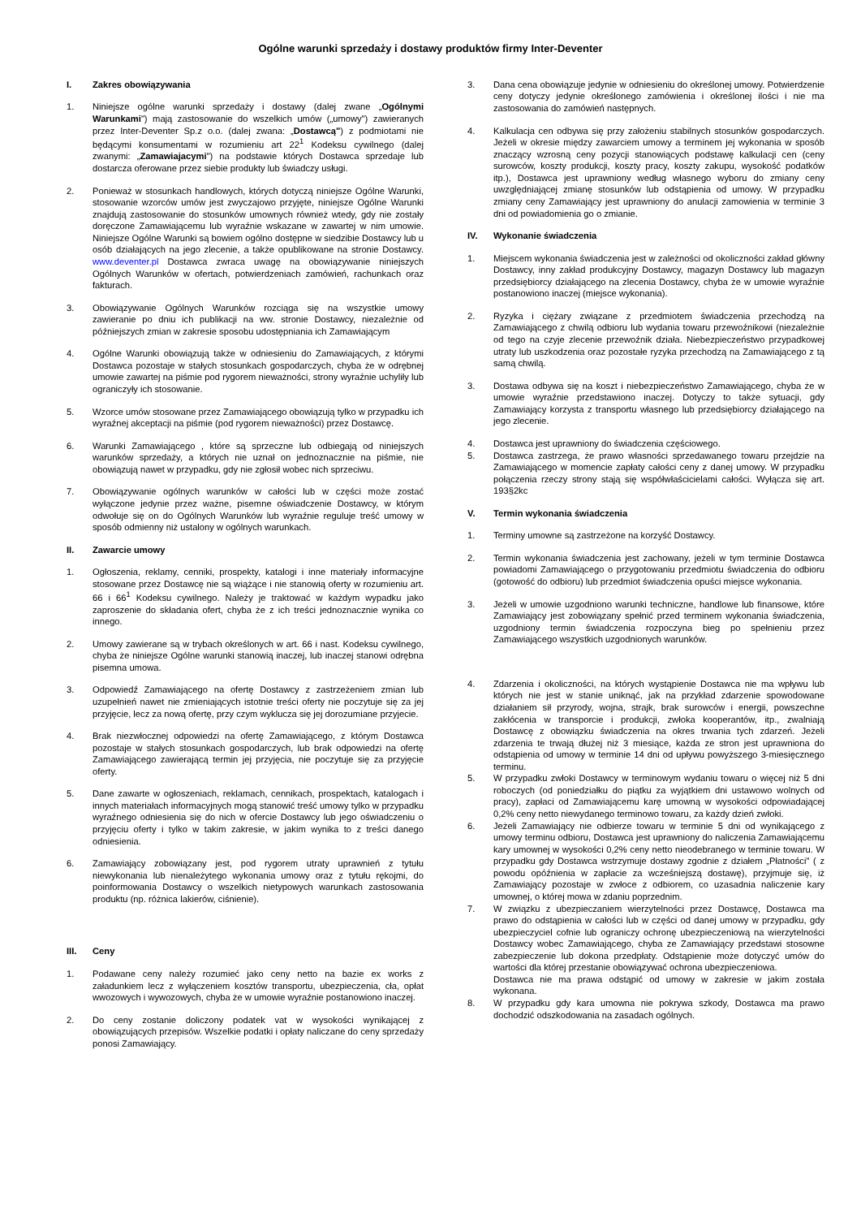Ogólne warunki sprzedaży i dostawy produktów firmy Inter-Deventer
I. Zakres obowiązywania
1. Niniejsze ogólne warunki sprzedaży i dostawy (dalej zwane „Ogólnymi Warunkami") mają zastosowanie do wszelkich umów („umowy") zawieranych przez Inter-Deventer Sp.z o.o. (dalej zwana: „Dostawcą") z podmiotami nie będącymi konsumentami w rozumieniu art 22<sup>1</sup> Kodeksu cywilnego (dalej zwanymi: „Zamawiajacymi") na podstawie których Dostawca sprzedaje lub dostarcza oferowane przez siebie produkty lub świadczy usługi.
2. Ponieważ w stosunkach handlowych, których dotyczą niniejsze Ogólne Warunki, stosowanie wzorców umów jest zwyczajowo przyjęte, niniejsze Ogólne Warunki znajdują zastosowanie do stosunków umownych również wtedy, gdy nie zostały doręczone Zamawiającemu lub wyraźnie wskazane w zawartej w nim umowie. Niniejsze Ogólne Warunki są bowiem ogólno dostępne w siedzibie Dostawcy lub u osób działających na jego zlecenie, a także opublikowane na stronie Dostawcy. www.deventer.pl Dostawca zwraca uwagę na obowiązywanie niniejszych Ogólnych Warunków w ofertach, potwierdzeniach zamówień, rachunkach oraz fakturach.
3. Obowiązywanie Ogólnych Warunków rozciąga się na wszystkie umowy zawieranie po dniu ich publikacji na ww. stronie Dostawcy, niezależnie od późniejszych zmian w zakresie sposobu udostępniania ich Zamawiającym
4. Ogólne Warunki obowiązują także w odniesieniu do Zamawiających, z którymi Dostawca pozostaje w stałych stosunkach gospodarczych, chyba że w odrębnej umowie zawartej na piśmie pod rygorem nieważności, strony wyraźnie uchyliły lub ograniczyły ich stosowanie.
5. Wzorce umów stosowane przez Zamawiającego obowiązują tylko w przypadku ich wyraźnej akceptacji na piśmie (pod rygorem nieważności) przez Dostawcę.
6. Warunki Zamawiającego , które są sprzeczne lub odbiegają od niniejszych warunków sprzedaży, a których nie uznał on jednoznacznie na piśmie, nie obowiązują nawet w przypadku, gdy nie zgłosił wobec nich sprzeciwu.
7. Obowiązywanie ogólnych warunków w całości lub w części może zostać wyłączone jedynie przez ważne, pisemne oświadczenie Dostawcy, w którym odwołuje się on do Ogólnych Warunków lub wyraźnie reguluje treść umowy w sposób odmienny niż ustalony w ogólnych warunkach.
II. Zawarcie umowy
1. Ogłoszenia, reklamy, cenniki, prospekty, katalogi i inne materiały informacyjne stosowane przez Dostawcę nie są wiążące i nie stanowią oferty w rozumieniu art. 66 i 66<sup>1</sup> Kodeksu cywilnego. Należy je traktować w każdym wypadku jako zaproszenie do składania ofert, chyba że z ich treści jednoznacznie wynika co innego.
2. Umowy zawierane są w trybach określonych w art. 66 i nast. Kodeksu cywilnego, chyba że niniejsze Ogólne warunki stanowią inaczej, lub inaczej stanowi odrębna pisemna umowa.
3. Odpowiedź Zamawiającego na ofertę Dostawcy z zastrzeżeniem zmian lub uzupełnień nawet nie zmieniających istotnie treści oferty nie poczytuje się za jej przyjęcie, lecz za nową ofertę, przy czym wyklucza się jej dorozumiane przyjecie.
4. Brak niezwłocznej odpowiedzi na ofertę Zamawiającego, z którym Dostawca pozostaje w stałych stosunkach gospodarczych, lub brak odpowiedzi na ofertę Zamawiającego zawierającą termin jej przyjęcia, nie poczytuje się za przyjęcie oferty.
5. Dane zawarte w ogłoszeniach, reklamach, cennikach, prospektach, katalogach i innych materiałach informacyjnych mogą stanowić treść umowy tylko w przypadku wyraźnego odniesienia się do nich w ofercie Dostawcy lub jego oświadczeniu o przyjęciu oferty i tylko w takim zakresie, w jakim wynika to z treści danego odniesienia.
6. Zamawiający zobowiązany jest, pod rygorem utraty uprawnień z tytułu niewykonania lub nienależytego wykonania umowy oraz z tytułu rękojmi, do poinformowania Dostawcy o wszelkich nietypowych warunkach zastosowania produktu (np. różnica lakierów, ciśnienie).
III. Ceny
1. Podawane ceny należy rozumieć jako ceny netto na bazie ex works z załadunkiem lecz z wyłączeniem kosztów transportu, ubezpieczenia, cła, opłat wwozowych i wywozowych, chyba że w umowie wyraźnie postanowiono inaczej.
2. Do ceny zostanie doliczony podatek vat w wysokości wynikającej z obowiązujących przepisów. Wszelkie podatki i opłaty naliczane do ceny sprzedaży ponosi Zamawiający.
3. Dana cena obowiązuje jedynie w odniesieniu do określonej umowy. Potwierdzenie ceny dotyczy jedynie określonego zamówienia i określonej ilości i nie ma zastosowania do zamówień następnych.
4. Kalkulacja cen odbywa się przy założeniu stabilnych stosunków gospodarczych. Jeżeli w okresie między zawarciem umowy a terminem jej wykonania w sposób znaczący wzrosną ceny pozycji stanowiących podstawę kalkulacji cen (ceny surowców, koszty produkcji, koszty pracy, koszty zakupu, wysokość podatków itp.), Dostawca jest uprawniony według własnego wyboru do zmiany ceny uwzględniającej zmianę stosunków lub odstąpienia od umowy. W przypadku zmiany ceny Zamawiający jest uprawniony do anulacji zamowienia w terminie 3 dni od powiadomienia go o zmianie.
IV. Wykonanie świadczenia
1. Miejscem wykonania świadczenia jest w zależności od okoliczności zakład główny Dostawcy, inny zakład produkcyjny Dostawcy, magazyn Dostawcy lub magazyn przedsiębiorcy działającego na zlecenia Dostawcy, chyba że w umowie wyraźnie postanowiono inaczej (miejsce wykonania).
2. Ryzyka i ciężary związane z przedmiotem świadczenia przechodzą na Zamawiającego z chwilą odbioru lub wydania towaru przewoźnikowi (niezależnie od tego na czyje zlecenie przewoźnik działa. Niebezpieczeństwo przypadkowej utraty lub uszkodzenia oraz pozostałe ryzyka przechodzą na Zamawiającego z tą samą chwilą.
3. Dostawa odbywa się na koszt i niebezpieczeństwo Zamawiającego, chyba że w umowie wyraźnie przedstawiono inaczej. Dotyczy to także sytuacji, gdy Zamawiający korzysta z transportu własnego lub przedsiębiorcy działającego na jego zlecenie.
4. Dostawca jest uprawniony do świadczenia częściowego.
5. Dostawca zastrzega, że prawo własności sprzedawanego towaru przejdzie na Zamawiającego w momencie zapłaty całości ceny z danej umowy. W przypadku połączenia rzeczy strony stają się współwłaścicielami całości. Wyłącza się art. 193§2kc
V. Termin wykonania świadczenia
1. Terminy umowne są zastrzeżone na korzyść Dostawcy.
2. Termin wykonania świadczenia jest zachowany, jeżeli w tym terminie Dostawca powiadomi Zamawiającego o przygotowaniu przedmiotu świadczenia do odbioru (gotowość do odbioru) lub przedmiot świadczenia opuści miejsce wykonania.
3. Jeżeli w umowie uzgodniono warunki techniczne, handlowe lub finansowe, które Zamawiający jest zobowiązany spełnić przed terminem wykonania świadczenia, uzgodniony termin świadczenia rozpoczyna bieg po spełnieniu przez Zamawiającego wszystkich uzgodnionych warunków.
4. Zdarzenia i okoliczności, na których wystąpienie Dostawca nie ma wpływu lub których nie jest w stanie uniknąć, jak na przykład zdarzenie spowodowane działaniem sił przyrody, wojna, strajk, brak surowców i energii, powszechne zakłócenia w transporcie i produkcji, zwłoka kooperantów, itp., zwalniają Dostawcę z obowiązku świadczenia na okres trwania tych zdarzeń. Jeżeli zdarzenia te trwają dłużej niż 3 miesiące, każda ze stron jest uprawniona do odstąpienia od umowy w terminie 14 dni od upływu powyższego 3-miesięcznego terminu.
5. W przypadku zwłoki Dostawcy w terminowym wydaniu towaru o więcej niż 5 dni roboczych (od poniedziałku do piątku za wyjątkiem dni ustawowo wolnych od pracy), zapłaci od Zamawiającemu karę umowną w wysokości odpowiadającej 0,2% ceny netto niewydanego terminowo towaru, za każdy dzień zwłoki.
6. Jeżeli Zamawiający nie odbierze towaru w terminie 5 dni od wynikającego z umowy terminu odbioru, Dostawca jest uprawniony do naliczenia Zamawiającemu kary umownej w wysokości 0,2% ceny netto nieodebranego w terminie towaru. W przypadku gdy Dostawca wstrzymuje dostawy zgodnie z działem „Płatności" ( z powodu opóźnienia w zapłacie za wcześniejszą dostawę), przyjmuje się, iż Zamawiający pozostaje w zwłoce z odbiorem, co uzasadnia naliczenie kary umownej, o której mowa w zdaniu poprzednim.
7. W związku z ubezpieczaniem wierzytelności przez Dostawcę, Dostawca ma prawo do odstąpienia w całości lub w części od danej umowy w przypadku, gdy ubezpieczyciel cofnie lub ograniczy ochronę ubezpieczeniową na wierzytelności Dostawcy wobec Zamawiającego, chyba ze Zamawiający przedstawi stosowne zabezpieczenie lub dokona przedpłaty. Odstąpienie może dotyczyć umów do wartości dla której przestanie obowiązywać ochrona ubezpieczeniowa.
Dostawca nie ma prawa odstąpić od umowy w zakresie w jakim została wykonana.
8. W przypadku gdy kara umowna nie pokrywa szkody, Dostawca ma prawo dochodzić odszkodowania na zasadach ogólnych.